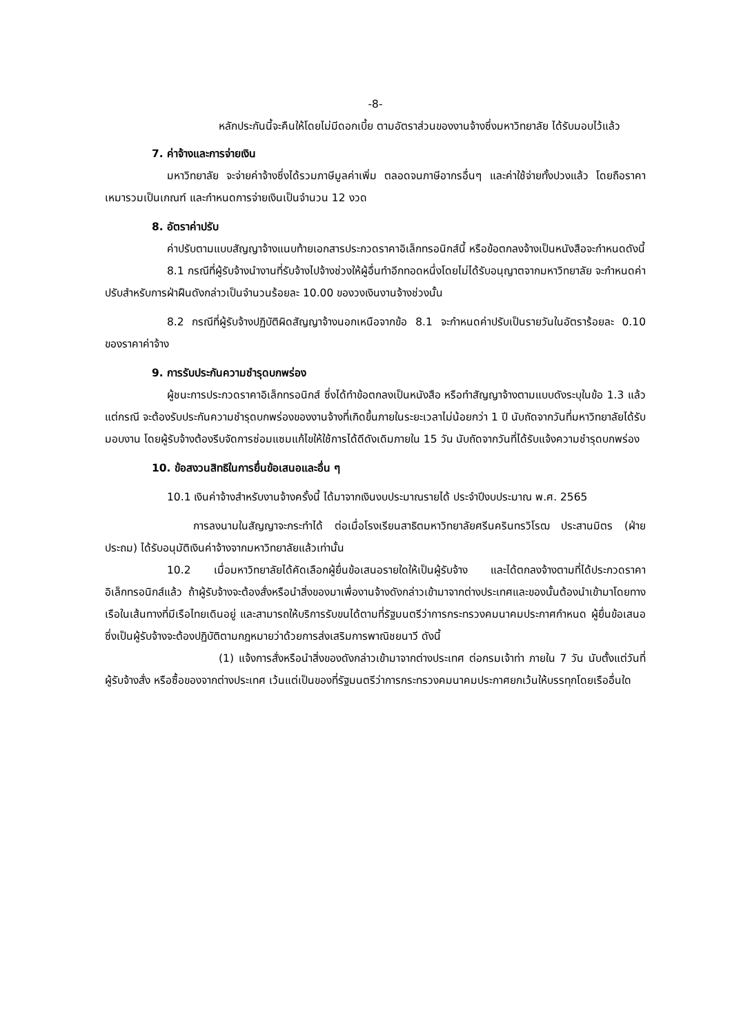-8-
หลักประกันนี้จะคืนให้โดยไม่มีดอกเบี้ย ตามอัตราส่วนของงานจ้างซึ่งมหาวิทยาลัย ได้รับมอบไว้แล้ว
7. ค่าจ้างและการจ่ายเงิน
มหาวิทยาลัย จะจ่ายค่าจ้างซึ่งได้รวมภาษีมูลค่าเพิ่ม ตลอดจนภาษีอากรอื่นๆ และค่าใช้จ่ายทั้งปวงแล้ว โดยถือราคาเหมารวมเป็นเกณฑ์ และกำหนดการจ่ายเงินเป็นจำนวน 12 งวด
8. อัตราค่าปรับ
ค่าปรับตามแบบสัญญาจ้างแนบท้ายเอกสารประกวดราคาอิเล็กทรอนิกส์นี้ หรือข้อตกลงจ้างเป็นหนังสือจะกำหนดดังนี้
8.1 กรณีที่ผู้รับจ้างนำงานที่รับจ้างไปจ้างช่วงให้ผู้อื่นทำอีกทอดหนึ่งโดยไม่ได้รับอนุญาตจากมหาวิทยาลัย จะกำหนดค่าปรับสำหรับการฝ่าฝืนดังกล่าวเป็นจำนวนร้อยละ 10.00 ของวงเงินงานจ้างช่วงนั้น
8.2 กรณีที่ผู้รับจ้างปฏิบัติผิดสัญญาจ้างนอกเหนือจากข้อ 8.1 จะกำหนดค่าปรับเป็นรายวันในอัตราร้อยละ 0.10 ของราคาค่าจ้าง
9. การรับประกันความชำรุดบกพร่อง
ผู้ชนะการประกวดราคาอิเล็กทรอนิกส์ ซึ่งได้ทำข้อตกลงเป็นหนังสือ หรือทำสัญญาจ้างตามแบบดังระบุในข้อ 1.3 แล้วแต่กรณี จะต้องรับประกันความชำรุดบกพร่องของงานจ้างที่เกิดขึ้นภายในระยะเวลาไม่น้อยกว่า 1 ปี นับถัดจากวันที่มหาวิทยาลัยได้รับมอบงาน โดยผู้รับจ้างต้องรีบจัดการซ่อมแซมแก้ไขให้ใช้การได้ดีดังเดิมภายใน 15 วัน นับถัดจากวันที่ได้รับแจ้งความชำรุดบกพร่อง
10. ข้อสงวนสิทธิในการยื่นข้อเสนอและอื่น ๆ
10.1 เงินค่าจ้างสำหรับงานจ้างครั้งนี้ ได้มาจากเงินงบประมาณรายได้ ประจำปีงบประมาณ พ.ศ. 2565
การลงนามในสัญญาจะกระทำได้ ต่อเมื่อโรงเรียนสาธิตมหาวิทยาลัยศรีนครินทรวิโรฒ ประสานมิตร (ฝ่ายประถม) ได้รับอนุมัติเงินค่าจ้างจากมหาวิทยาลัยแล้วเท่านั้น
10.2 เมื่อมหาวิทยาลัยได้คัดเลือกผู้ยื่นข้อเสนอรายใดให้เป็นผู้รับจ้าง และได้ตกลงจ้างตามที่ได้ประกวดราคาอิเล็กทรอนิกส์แล้ว ถ้าผู้รับจ้างจะต้องสั่งหรือนำสิ่งของมาเพื่องานจ้างดังกล่าวเข้ามาจากต่างประเทศและของนั้นต้องนำเข้ามาโดยทางเรือในเส้นทางที่มีเรือไทยเดินอยู่ และสามารถให้บริการรับขนได้ตามที่รัฐมนตรีว่าการกระทรวงคมนาคมประกาศกำหนด ผู้ยื่นข้อเสนอซึ่งเป็นผู้รับจ้างจะต้องปฏิบัติตามกฎหมายว่าด้วยการส่งเสริมการพาณิชยนาวี ดังนี้
(1) แจ้งการสั่งหรือนำสิ่งของดังกล่าวเข้ามาจากต่างประเทศ ต่อกรมเจ้าท่า ภายใน 7 วัน นับตั้งแต่วันที่ผู้รับจ้างสั่ง หรือซื้อของจากต่างประเทศ เว้นแต่เป็นของที่รัฐมนตรีว่าการกระทรวงคมนาคมประกาศยกเว้นให้บรรทุกโดยเรืออื่นใด